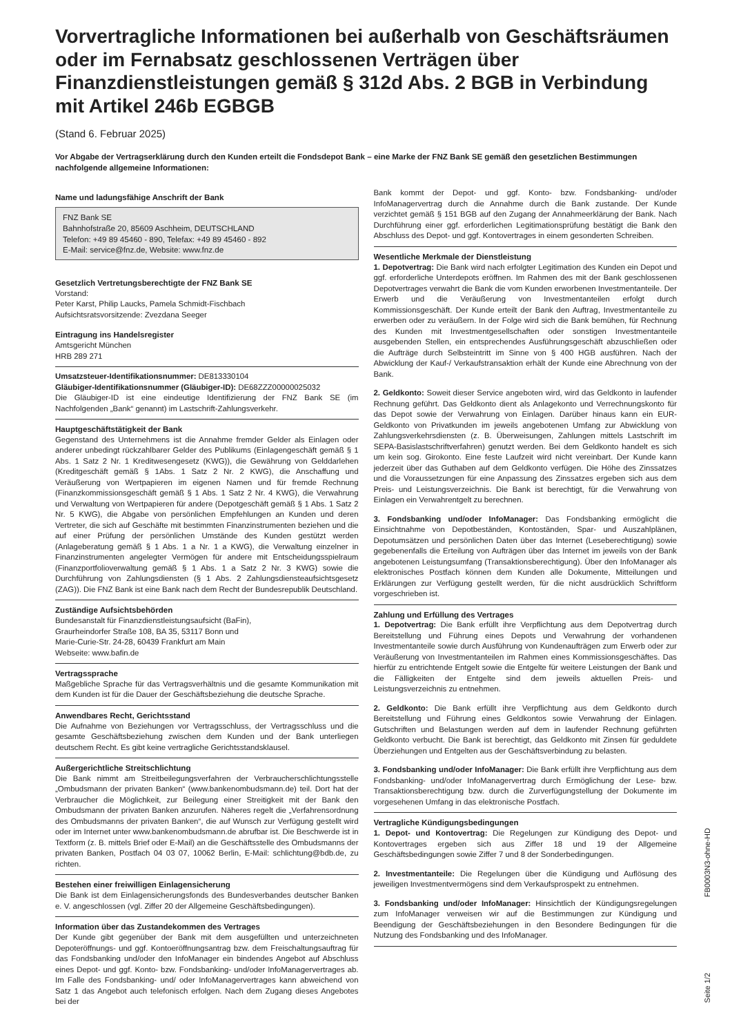Vorvertragliche Informationen bei außerhalb von Geschäftsräumen oder im Fernabsatz geschlossenen Verträgen über Finanzdienstleistungen gemäß § 312d Abs. 2 BGB in Verbindung mit Artikel 246b EGBGB
(Stand 6. Februar 2025)
Vor Abgabe der Vertragserklärung durch den Kunden erteilt die Fondsdepot Bank – eine Marke der FNZ Bank SE gemäß den gesetzlichen Bestimmungen nachfolgende allgemeine Informationen:
Name und ladungsfähige Anschrift der Bank
FNZ Bank SE
Bahnhofstraße 20, 85609 Aschheim, DEUTSCHLAND
Telefon: +49 89 45460 - 890, Telefax: +49 89 45460 - 892
E-Mail: service@fnz.de, Website: www.fnz.de
Gesetzlich Vertretungsberechtigte der FNZ Bank SE
Vorstand:
Peter Karst, Philip Laucks, Pamela Schmidt-Fischbach
Aufsichtsratsvorsitzende: Zvezdana Seeger
Eintragung ins Handelsregister
Amtsgericht München
HRB 289 271
Umsatzsteuer-Identifikationsnummer: DE813330104
Gläubiger-Identifikationsnummer (Gläubiger-ID): DE68ZZZ00000025032
Die Gläubiger-ID ist eine eindeutige Identifizierung der FNZ Bank SE (im Nachfolgenden „Bank“ genannt) im Lastschrift-Zahlungsverkehr.
Hauptgeschäftstätigkeit der Bank
Gegenstand des Unternehmens ist die Annahme fremder Gelder als Einlagen oder anderer unbedingt rückzahlbarer Gelder des Publikums (Einlagengeschäft gemäß § 1 Abs. 1 Satz 2 Nr. 1 Kreditwesengesetz (KWG)), die Gewährung von Gelddarlehen (Kreditgeschäft gemäß § 1Abs. 1 Satz 2 Nr. 2 KWG), die Anschaffung und Veräußerung von Wertpapieren im eigenen Namen und für fremde Rechnung (Finanzkommissionsgeschäft gemäß § 1 Abs. 1 Satz 2 Nr. 4 KWG), die Verwahrung und Verwaltung von Wertpapieren für andere (Depotgeschäft gemäß § 1 Abs. 1 Satz 2 Nr. 5 KWG), die Abgabe von persönlichen Empfehlungen an Kunden und deren Vertreter, die sich auf Geschäfte mit bestimmten Finanzinstrumenten beziehen und die auf einer Prüfung der persönlichen Umstände des Kunden gestützt werden (Anlageberatung gemäß § 1 Abs. 1 a Nr. 1 a KWG), die Verwaltung einzelner in Finanzinstrumenten angelegter Vermögen für andere mit Entscheidungsspielraum (Finanzportfolioverwaltung gemäß § 1 Abs. 1 a Satz 2 Nr. 3 KWG) sowie die Durchführung von Zahlungsdiensten (§ 1 Abs. 2 Zahlungsdiensteaufsichtsgesetz (ZAG)). Die FNZ Bank ist eine Bank nach dem Recht der Bundesrepublik Deutschland.
Zuständige Aufsichtsbehörden
Bundesanstalt für Finanzdienstleistungsaufsicht (BaFin),
Graurheindorfer Straße 108, BA 35, 53117 Bonn und
Marie-Curie-Str. 24-28, 60439 Frankfurt am Main
Webseite: www.bafin.de
Vertragssprache
Maßgebliche Sprache für das Vertragsverhältnis und die gesamte Kommunikation mit dem Kunden ist für die Dauer der Geschäftsbeziehung die deutsche Sprache.
Anwendbares Recht, Gerichtsstand
Die Aufnahme von Beziehungen vor Vertragsschluss, der Vertragsschluss und die gesamte Geschäftsbeziehung zwischen dem Kunden und der Bank unterliegen deutschem Recht. Es gibt keine vertragliche Gerichtsstandsklausel.
Außergerichtliche Streitschlichtung
Die Bank nimmt am Streitbeilegungsverfahren der Verbraucherschlichtungsstelle „Ombudsmann der privaten Banken“ (www.bankenombudsmann.de) teil. Dort hat der Verbraucher die Möglichkeit, zur Beilegung einer Streitigkeit mit der Bank den Ombudsmann der privaten Banken anzurufen. Näheres regelt die „Verfahrensordnung des Ombudsmanns der privaten Banken“, die auf Wunsch zur Verfügung gestellt wird oder im Internet unter www.bankenombudsmann.de abrufbar ist. Die Beschwerde ist in Textform (z. B. mittels Brief oder E-Mail) an die Geschäftsstelle des Ombudsmanns der privaten Banken, Postfach 04 03 07, 10062 Berlin, E-Mail: schlichtung@bdb.de, zu richten.
Bestehen einer freiwilligen Einlagensicherung
Die Bank ist dem Einlagensicherungsfonds des Bundesverbandes deutscher Banken e. V. angeschlossen (vgl. Ziffer 20 der Allgemeine Geschäftsbedingungen).
Information über das Zustandekommen des Vertrages
Der Kunde gibt gegenüber der Bank mit dem ausgefüllten und unterzeichneten Depoteröffnungs- und ggf. Kontoeröffnungsantrag bzw. dem Freischaltungsauftrag für das Fondsbanking und/oder den InfoManager ein bindendes Angebot auf Abschluss eines Depot- und ggf. Konto- bzw. Fondsbanking- und/oder InfoManagervertrages ab. Im Falle des Fondsbanking- und/ oder InfoManagervertrages kann abweichend von Satz 1 das Angebot auch telefonisch erfolgen. Nach dem Zugang dieses Angebotes bei der
Bank kommt der Depot- und ggf. Konto- bzw. Fondsbanking- und/oder InfoManagervertrag durch die Annahme durch die Bank zustande. Der Kunde verzichtet gemäß § 151 BGB auf den Zugang der Annahmeerklärung der Bank. Nach Durchführung einer ggf. erforderlichen Legitimationsprüfung bestätigt die Bank den Abschluss des Depot- und ggf. Kontovertrages in einem gesonderten Schreiben.
Wesentliche Merkmale der Dienstleistung
1. Depotvertrag: Die Bank wird nach erfolgter Legitimation des Kunden ein Depot und ggf. erforderliche Unterdepots eröffnen. Im Rahmen des mit der Bank geschlossenen Depotvertrages verwahrt die Bank die vom Kunden erworbenen Investmentanteile. Der Erwerb und die Veräußerung von Investmentanteilen erfolgt durch Kommissionsgeschäft. Der Kunde erteilt der Bank den Auftrag, Investmentanteile zu erwerben oder zu veräußern. In der Folge wird sich die Bank bemühen, für Rechnung des Kunden mit Investmentgesellschaften oder sonstigen Investmentanteile ausgebenden Stellen, ein entsprechendes Ausführungsgeschäft abzuschließen oder die Aufträge durch Selbsteintritt im Sinne von § 400 HGB ausführen. Nach der Abwicklung der Kauf-/ Verkaufstransaktion erhält der Kunde eine Abrechnung von der Bank.
2. Geldkonto: Soweit dieser Service angeboten wird, wird das Geldkonto in laufender Rechnung geführt. Das Geldkonto dient als Anlagekonto und Verrechnungskonto für das Depot sowie der Verwahrung von Einlagen. Darüber hinaus kann ein EUR-Geldkonto von Privatkunden im jeweils angebotenen Umfang zur Abwicklung von Zahlungsverkehrsdiensten (z. B. Überweisungen, Zahlungen mittels Lastschrift im SEPA-Basislastschriftverfahren) genutzt werden. Bei dem Geldkonto handelt es sich um kein sog. Girokonto. Eine feste Laufzeit wird nicht vereinbart. Der Kunde kann jederzeit über das Guthaben auf dem Geldkonto verfügen. Die Höhe des Zinssatzes und die Voraussetzungen für eine Anpassung des Zinssatzes ergeben sich aus dem Preis- und Leistungsverzeichnis. Die Bank ist berechtigt, für die Verwahrung von Einlagen ein Verwahrentgelt zu berechnen.
3. Fondsbanking und/oder InfoManager: Das Fondsbanking ermöglicht die Einsichtnahme von Depotbeständen, Kontoständen, Spar- und Auszahlplänen, Depotumsätzen und persönlichen Daten über das Internet (Leseberechtigung) sowie gegebenenfalls die Erteilung von Aufträgen über das Internet im jeweils von der Bank angebotenen Leistungsumfang (Transaktionsberechtigung). Über den InfoManager als elektronisches Postfach können dem Kunden alle Dokumente, Mitteilungen und Erklärungen zur Verfügung gestellt werden, für die nicht ausdrücklich Schriftform vorgeschrieben ist.
Zahlung und Erfüllung des Vertrages
1. Depotvertrag: Die Bank erfüllt ihre Verpflichtung aus dem Depotvertrag durch Bereitstellung und Führung eines Depots und Verwahrung der vorhandenen Investmentanteile sowie durch Ausführung von Kundenaufträgen zum Erwerb oder zur Veräußerung von Investmentanteilen im Rahmen eines Kommissionsgeschäftes. Das hierfür zu entrichtende Entgelt sowie die Entgelte für weitere Leistungen der Bank und die Fälligkeiten der Entgelte sind dem jeweils aktuellen Preis- und Leistungsverzeichnis zu entnehmen.
2. Geldkonto: Die Bank erfüllt ihre Verpflichtung aus dem Geldkonto durch Bereitstellung und Führung eines Geldkontos sowie Verwahrung der Einlagen. Gutschriften und Belastungen werden auf dem in laufender Rechnung geführten Geldkonto verbucht. Die Bank ist berechtigt, das Geldkonto mit Zinsen für geduldete Überziehungen und Entgelten aus der Geschäftsverbindung zu belasten.
3. Fondsbanking und/oder InfoManager: Die Bank erfüllt ihre Verpflichtung aus dem Fondsbanking- und/oder InfoManagervertrag durch Ermöglichung der Lese- bzw. Transaktionsberechtigung bzw. durch die Zurverfügungstellung der Dokumente im vorgesehenen Umfang in das elektronische Postfach.
Vertragliche Kündigungsbedingungen
1. Depot- und Kontovertrag: Die Regelungen zur Kündigung des Depot- und Kontovertrages ergeben sich aus Ziffer 18 und 19 der Allgemeine Geschäftsbedingungen sowie Ziffer 7 und 8 der Sonderbedingungen.
2. Investmentanteile: Die Regelungen über die Kündigung und Auflösung des jeweiligen Investmentvermögens sind dem Verkaufsprospekt zu entnehmen.
3. Fondsbanking und/oder InfoManager: Hinsichtlich der Kündigungsregelungen zum InfoManager verweisen wir auf die Bestimmungen zur Kündigung und Beendigung der Geschäftsbeziehungen in den Besondere Bedingungen für die Nutzung des Fondsbanking und des InfoManager.
FB0003N3-ohne-HD
Seite 1/2